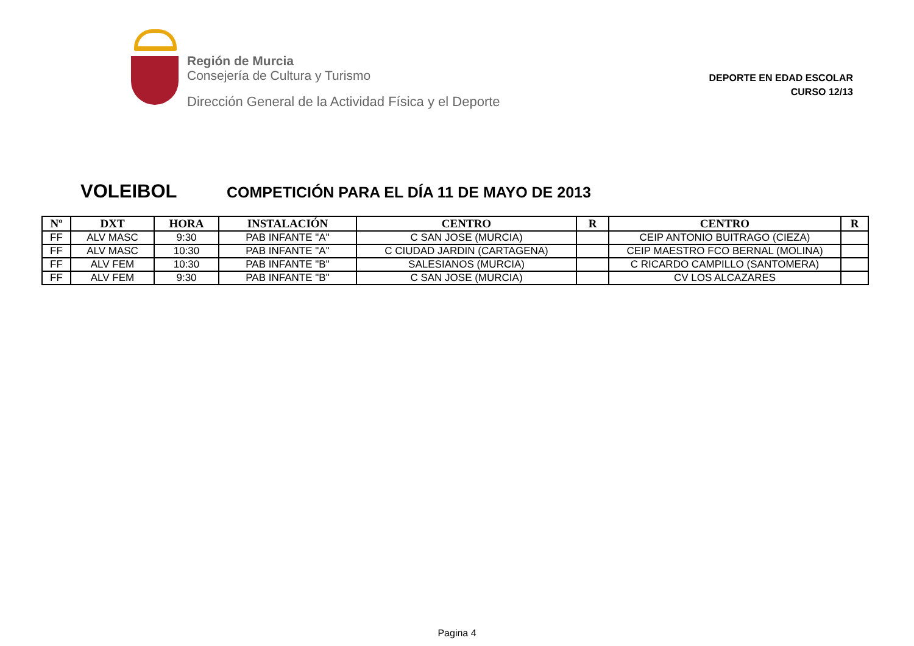Región de Murcia
Consejería de Cultura y Turismo
Dirección General de la Actividad Física y el Deporte
DEPORTE EN EDAD ESCOLAR
CURSO 12/13
VOLEIBOL
COMPETICIÓN PARA EL DÍA 11 DE MAYO DE 2013
| Nº | DXT | HORA | INSTALACIÓN | CENTRO | R | CENTRO | R |
| --- | --- | --- | --- | --- | --- | --- | --- |
| FF | ALV MASC | 9:30 | PAB INFANTE "A" | C SAN JOSE (MURCIA) | | CEIP ANTONIO BUITRAGO (CIEZA) | |
| FF | ALV MASC | 10:30 | PAB INFANTE "A" | C CIUDAD JARDIN (CARTAGENA) | | CEIP MAESTRO FCO BERNAL (MOLINA) | |
| FF | ALV FEM | 10:30 | PAB INFANTE "B" | SALESIANOS (MURCIA) | | C RICARDO CAMPILLO (SANTOMERA) | |
| FF | ALV FEM | 9:30 | PAB INFANTE "B" | C SAN JOSE (MURCIA) | | CV LOS ALCAZARES | |
Pagina 4